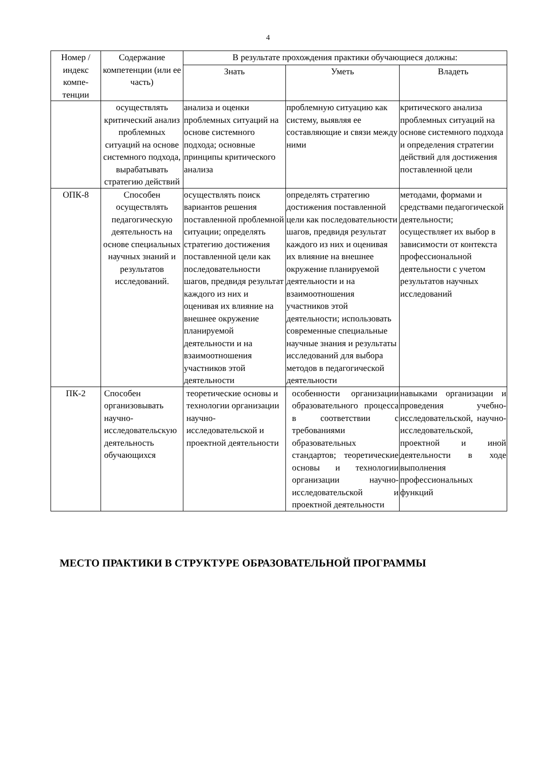4
| Номер /индекс компе-тенции | Содержание компетенции (или ее часть) | В результате прохождения практики обучающиеся должны: | | |
| --- | --- | --- | --- | --- |
| | | Знать | Уметь | Владеть |
| | осуществлять критический анализ проблемных ситуаций на основе системного подхода, вырабатывать стратегию действий | анализа и оценки проблемных ситуаций на основе системного подхода; основные принципы критического анализа | проблемную ситуацию как систему, выявляя ее составляющие и связи между ними | критического анализа проблемных ситуаций на основе системного подхода и определения стратегии действий для достижения поставленной цели |
| ОПК-8 | Способен осуществлять педагогическую деятельность на основе специальных научных знаний и результатов исследований. | осуществлять поиск вариантов решения поставленной проблемной ситуации; определять стратегию достижения поставленной цели как последовательности шагов, предвидя результат каждого из них и оценивая их влияние на внешнее окружение планируемой деятельности и на взаимоотношения участников этой деятельности | определять стратегию достижения поставленной цели как последовательности шагов, предвидя результат каждого из них и оценивая их влияние на внешнее окружение планируемой деятельности и на взаимоотношения участников этой деятельности; использовать современные специальные научные знания и результаты исследований для выбора методов в педагогической деятельности | методами, формами и средствами педагогической деятельности; осуществляет их выбор в зависимости от контекста профессиональной деятельности с учетом результатов научных исследований |
| ПК-2 | Способен организовывать научно-исследовательскую деятельность обучающихся | теоретические основы и технологии организации научно-исследовательской и проектной деятельности | особенности организации образовательного процесса в соответствии с требованиями образовательных стандартов; теоретические основы и технологии организации научно-исследовательской и проектной деятельности | навыками организации и проведения учебно-исследовательской, научно-исследовательской, проектной и иной деятельности в ходе выполнения профессиональных функций |
МЕСТО ПРАКТИКИ В СТРУКТУРЕ ОБРАЗОВАТЕЛЬНОЙ ПРОГРАММЫ